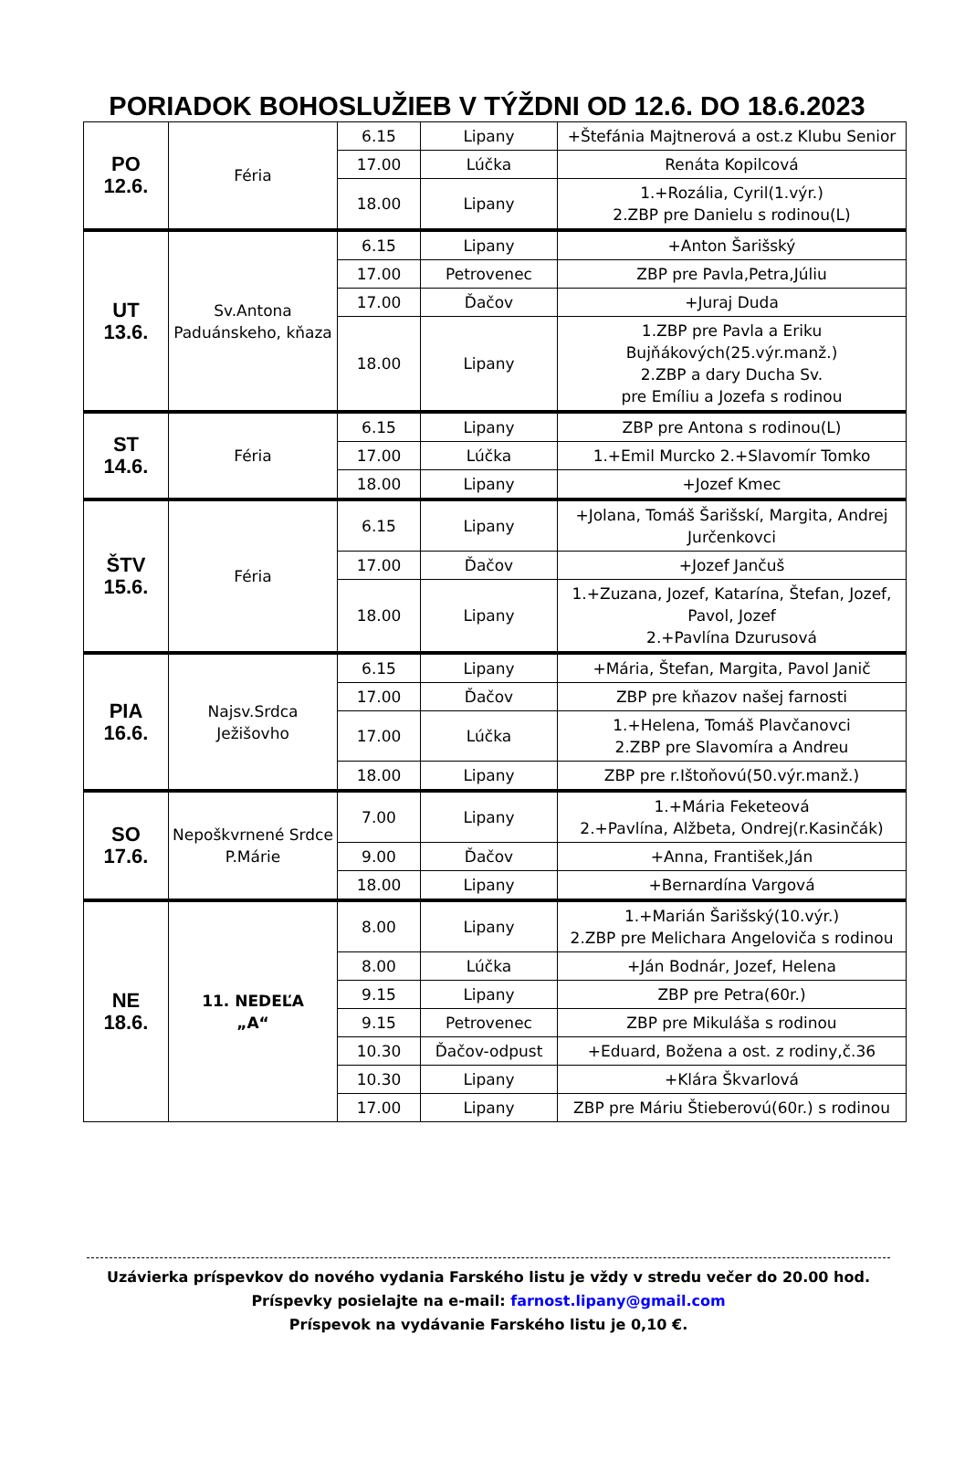PORIADOK BOHOSLUŽIEB V TÝŽDNI OD 12.6. DO 18.6.2023
| PO 12.6. | Féria | 6.15 | Lipany | +Štefánia Majtnerová a ost.z Klubu Senior |
| | | 17.00 | Lúčka | Renáta Kopilcová |
| | | 18.00 | Lipany | 1.+Rozália, Cyril(1.výr.) 2.ZBP pre Danielu s rodinou(L) |
| UT 13.6. | Sv.Antona Paduánskeho, kňaza | 6.15 | Lipany | +Anton Šarišský |
| | | 17.00 | Petrovenec | ZBP pre Pavla,Petra,Júliu |
| | | 17.00 | Ďačov | +Juraj Duda |
| | | 18.00 | Lipany | 1.ZBP pre Pavla a Eriku Bujňákových(25.výr.manž.) 2.ZBP a dary Ducha Sv. pre Emíliu a Jozefa s rodinou |
| ST 14.6. | Féria | 6.15 | Lipany | ZBP pre Antona s rodinou(L) |
| | | 17.00 | Lúčka | 1.+Emil Murcko 2.+Slavomír Tomko |
| | | 18.00 | Lipany | +Jozef Kmec |
| ŠTV 15.6. | Féria | 6.15 | Lipany | +Jolana, Tomáš Šarišskí, Margita, Andrej Jurčenkovci |
| | | 17.00 | Ďačov | +Jozef Jančuš |
| | | 18.00 | Lipany | 1.+Zuzana, Jozef, Katarína, Štefan, Jozef, Pavol, Jozef 2.+Pavlína Dzurusová |
| PIA 16.6. | Najsv.Srdca Ježišovho | 6.15 | Lipany | +Mária, Štefan, Margita, Pavol Janič |
| | | 17.00 | Ďačov | ZBP pre kňazov našej farnosti |
| | | 17.00 | Lúčka | 1.+Helena, Tomáš Plavčanovci 2.ZBP pre Slavomíra a Andreu |
| | | 18.00 | Lipany | ZBP pre r.Ištoňovú(50.výr.manž.) |
| SO 17.6. | Nepoškvrnené Srdce P.Márie | 7.00 | Lipany | 1.+Mária Feketeová 2.+Pavlína, Alžbeta, Ondrej(r.Kasinčák) |
| | | 9.00 | Ďačov | +Anna, František,Ján |
| | | 18.00 | Lipany | +Bernardína Vargová |
| NE 18.6. | 11. NEDEĽA „A“ | 8.00 | Lipany | 1.+Marián Šarišský(10.výr.) 2.ZBP pre Melichara Angeloviča s rodinou |
| | | 8.00 | Lúčka | +Ján Bodnár, Jozef, Helena |
| | | 9.15 | Lipany | ZBP pre Petra(60r.) |
| | | 9.15 | Petrovenec | ZBP pre Mikuláša s rodinou |
| | | 10.30 | Ďačov-odpust | +Eduard, Božena a ost. z rodiny,č.36 |
| | | 10.30 | Lipany | +Klára Škvarlová |
| | | 17.00 | Lipany | ZBP pre Máriu Štieberovú(60r.) s rodinou |
Uzávierka príspevkov do nového vydania Farského listu je vždy v stredu večer do 20.00 hod.
Príspevky posielajte na e-mail: farnost.lipany@gmail.com
Príspevok na vydávanie Farského listu je 0,10 €.